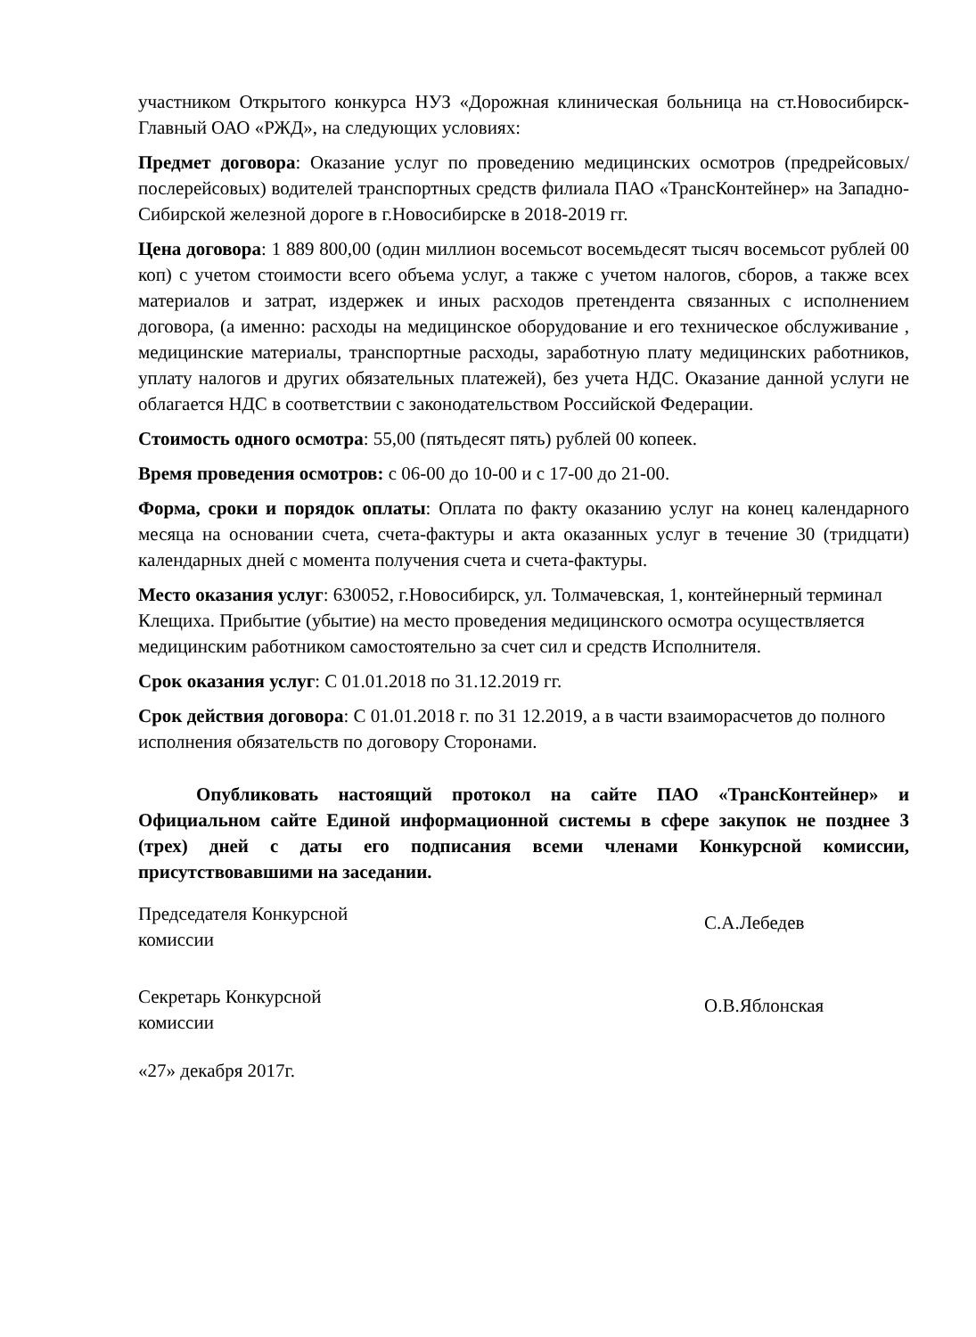участником Открытого конкурса НУЗ «Дорожная клиническая больница на ст.Новосибирск-Главный ОАО «РЖД», на следующих условиях:
Предмет договора: Оказание услуг по проведению медицинских осмотров (предрейсовых/послерейсовых) водителей транспортных средств филиала ПАО «ТрансКонтейнер» на Западно-Сибирской железной дороге в г.Новосибирске в 2018-2019 гг.
Цена договора: 1 889 800,00 (один миллион восемьсот восемьдесят тысяч восемьсот рублей 00 коп) с учетом стоимости всего объема услуг, а также с учетом налогов, сборов, а также всех материалов и затрат, издержек и иных расходов претендента связанных с исполнением договора, (а именно: расходы на медицинское оборудование и его техническое обслуживание , медицинские материалы, транспортные расходы, заработную плату медицинских работников, уплату налогов и других обязательных платежей), без учета НДС. Оказание данной услуги не облагается НДС в соответствии с законодательством Российской Федерации.
Стоимость одного осмотра: 55,00 (пятьдесят пять) рублей 00 копеек.
Время проведения осмотров: с 06-00 до 10-00 и с 17-00 до 21-00.
Форма, сроки и порядок оплаты: Оплата по факту оказанию услуг на конец календарного месяца на основании счета, счета-фактуры и акта оказанных услуг в течение 30 (тридцати) календарных дней с момента получения счета и счета-фактуры.
Место оказания услуг: 630052, г.Новосибирск, ул. Толмачевская, 1, контейнерный терминал Клещиха. Прибытие (убытие) на место проведения медицинского осмотра осуществляется медицинским работником самостоятельно за счет сил и средств Исполнителя.
Срок оказания услуг: С 01.01.2018 по 31.12.2019 гг.
Срок действия договора: С 01.01.2018 г. по 31 12.2019, а в части взаиморасчетов до полного исполнения обязательств по договору Сторонами.
Опубликовать настоящий протокол на сайте ПАО «ТрансКонтейнер» и Официальном сайте Единой информационной системы в сфере закупок не позднее 3 (трех) дней с даты его подписания всеми членами Конкурсной комиссии, присутствовавшими на заседании.
Председателя Конкурсной комиссии
С.А.Лебедев
Секретарь Конкурсной комиссии
О.В.Яблонская
«27» декабря 2017г.